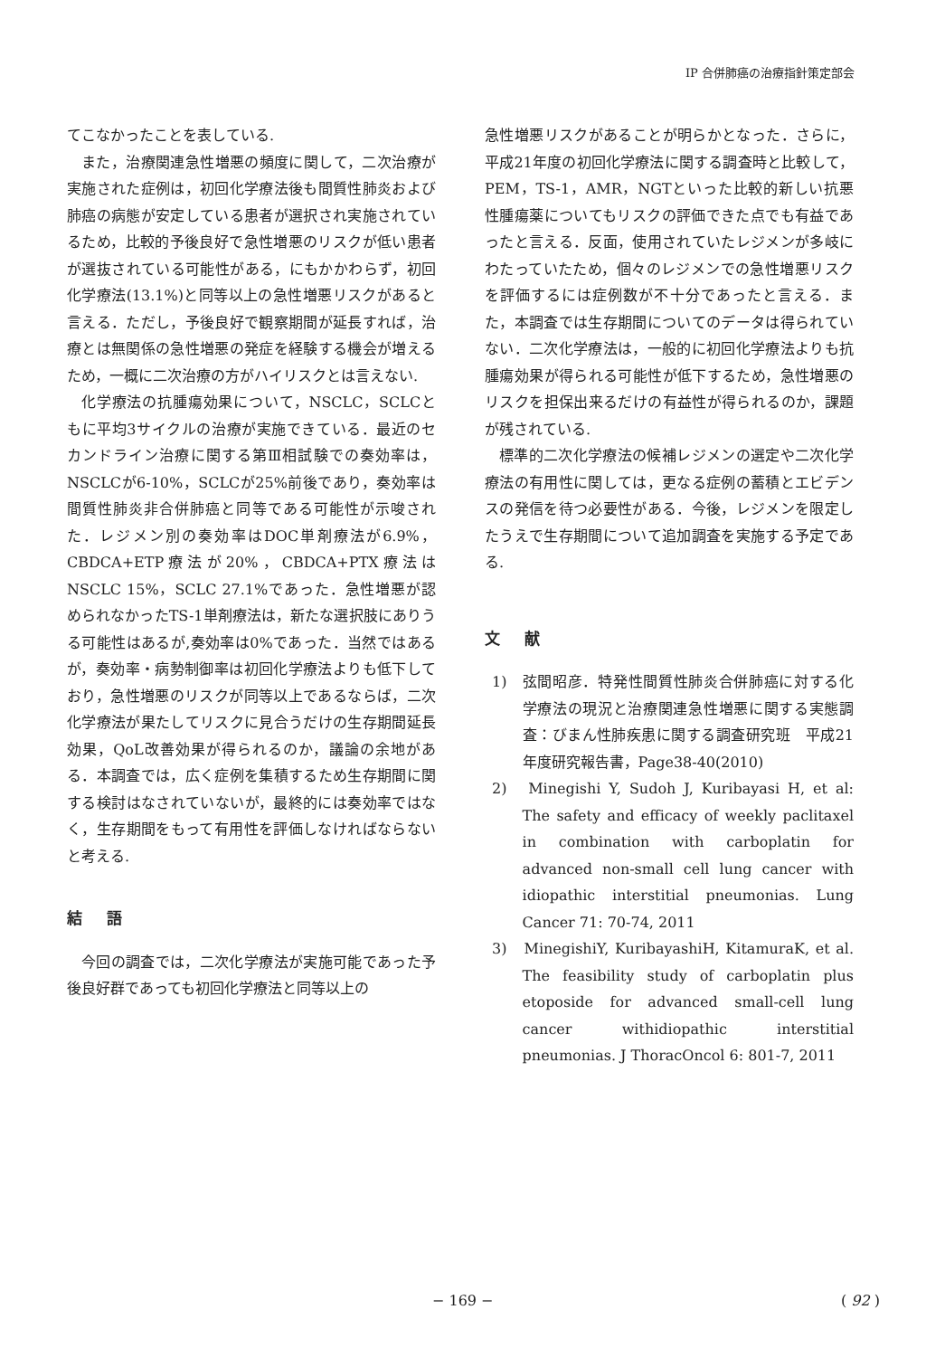IP 合併肺癌の治療指針策定部会
てこなかったことを表している.
また，治療関連急性増悪の頻度に関して，二次治療が実施された症例は，初回化学療法後も間質性肺炎および肺癌の病態が安定している患者が選択され実施されているため，比較的予後良好で急性増悪のリスクが低い患者が選抜されている可能性がある，にもかかわらず，初回化学療法(13.1%)と同等以上の急性増悪リスクがあると言える．ただし，予後良好で観察期間が延長すれば，治療とは無関係の急性増悪の発症を経験する機会が増えるため，一概に二次治療の方がハイリスクとは言えない.
化学療法の抗腫瘍効果について，NSCLC，SCLCともに平均3サイクルの治療が実施できている．最近のセカンドライン治療に関する第Ⅲ相試験での奏効率は，NSCLCが6-10%，SCLCが25%前後であり，奏効率は間質性肺炎非合併肺癌と同等である可能性が示唆された．レジメン別の奏効率はDOC単剤療法が6.9%，CBDCA+ETP療法が20%，CBDCA+PTX療法はNSCLC 15%，SCLC 27.1%であった．急性増悪が認められなかったTS-1単剤療法は，新たな選択肢にありうる可能性はあるが,奏効率は0%であった．当然ではあるが，奏効率・病勢制御率は初回化学療法よりも低下しており，急性増悪のリスクが同等以上であるならば，二次化学療法が果たしてリスクに見合うだけの生存期間延長効果，QoL改善効果が得られるのか，議論の余地がある．本調査では，広く症例を集積するため生存期間に関する検討はなされていないが，最終的には奏効率ではなく，生存期間をもって有用性を評価しなければならないと考える.
結語
今回の調査では，二次化学療法が実施可能であった予後良好群であっても初回化学療法と同等以上の
急性増悪リスクがあることが明らかとなった．さらに，平成21年度の初回化学療法に関する調査時と比較して，PEM，TS-1，AMR，NGTといった比較的新しい抗悪性腫瘍薬についてもリスクの評価できた点でも有益であったと言える．反面，使用されていたレジメンが多岐にわたっていたため，個々のレジメンでの急性増悪リスクを評価するには症例数が不十分であったと言える．また，本調査では生存期間についてのデータは得られていない．二次化学療法は，一般的に初回化学療法よりも抗腫瘍効果が得られる可能性が低下するため，急性増悪のリスクを担保出来るだけの有益性が得られるのか，課題が残されている.
標準的二次化学療法の候補レジメンの選定や二次化学療法の有用性に関しては，更なる症例の蓄積とエビデンスの発信を待つ必要性がある．今後，レジメンを限定したうえで生存期間について追加調査を実施する予定である.
文献
1)　弦間昭彦．特発性間質性肺炎合併肺癌に対する化学療法の現況と治療関連急性増悪に関する実態調査：びまん性肺疾患に関する調査研究班　平成21年度研究報告書，Page38-40(2010)
2)　Minegishi Y, Sudoh J, Kuribayasi H, et al: The safety and efficacy of weekly paclitaxel in combination with carboplatin for advanced non-small cell lung cancer with idiopathic interstitial pneumonias. Lung Cancer 71: 70-74, 2011
3)　MinegishiY, KuribayashiH, KitamuraK, et al. The feasibility study of carboplatin plus etoposide for advanced small-cell lung cancer withidiopathic interstitial pneumonias. J ThoracOncol 6: 801-7, 2011
− 169 − ( 92 )